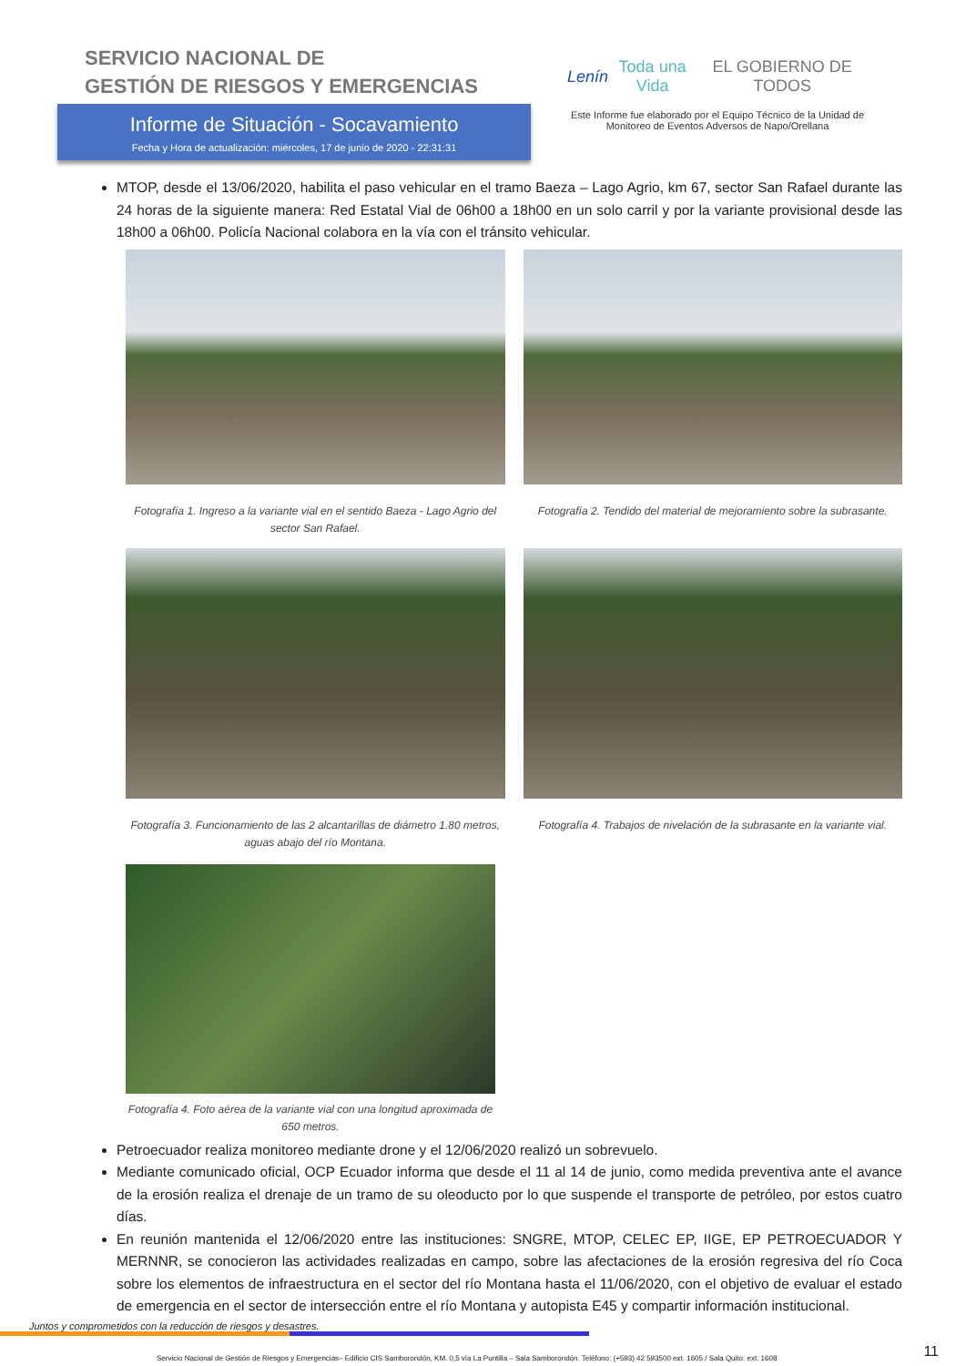SERVICIO NACIONAL DE
GESTIÓN DE RIESGOS Y EMERGENCIAS
Informe de Situación - Socavamiento
Fecha y Hora de actualización: miércoles, 17 de junio de 2020 - 22:31:31
Lenín Toda una Vida EL GOBIERNO DE TODOS
Este Informe fue elaborado por el Equipo Técnico de la Unidad de Monitoreo de Eventos Adversos de Napo/Orellana
MTOP, desde el 13/06/2020, habilita el paso vehicular en el tramo Baeza – Lago Agrio, km 67, sector San Rafael durante las 24 horas de la siguiente manera: Red Estatal Vial de 06h00 a 18h00 en un solo carril y por la variante provisional desde las 18h00 a 06h00. Policía Nacional colabora en la vía con el tránsito vehicular.
Fotografía 1. Ingreso a la variante vial en el sentido Baeza - Lago Agrio del sector San Rafael.
Fotografía 2. Tendido del material de mejoramiento sobre la subrasante.
Fotografía 3. Funcionamiento de las 2 alcantarillas de diámetro 1.80 metros, aguas abajo del río Montana.
Fotografía 4. Trabajos de nivelación de la subrasante en la variante vial.
Fotografía 4. Foto aérea de la variante vial con una longitud aproximada de 650 metros.
Petroecuador realiza monitoreo mediante drone y el 12/06/2020 realizó un sobrevuelo.
Mediante comunicado oficial, OCP Ecuador informa que desde el 11 al 14 de junio, como medida preventiva ante el avance de la erosión realiza el drenaje de un tramo de su oleoducto por lo que suspende el transporte de petróleo, por estos cuatro días.
En reunión mantenida el 12/06/2020 entre las instituciones: SNGRE, MTOP, CELEC EP, IIGE, EP PETROECUADOR Y MERNNR, se conocieron las actividades realizadas en campo, sobre las afectaciones de la erosión regresiva del río Coca sobre los elementos de infraestructura en el sector del río Montana hasta el 11/06/2020, con el objetivo de evaluar el estado de emergencia en el sector de intersección entre el río Montana y autopista E45 y compartir información institucional.
Juntos y comprometidos con la reducción de riesgos y desastres.
Servicio Nacional de Gestión de Riesgos y Emergencias– Edificio CIS Samborondón, KM. 0,5 vía La Puntilla – Sala Samborondón. Teléfono: (+593) 42 593500 ext. 1605 / Sala Quito: ext. 1608 11